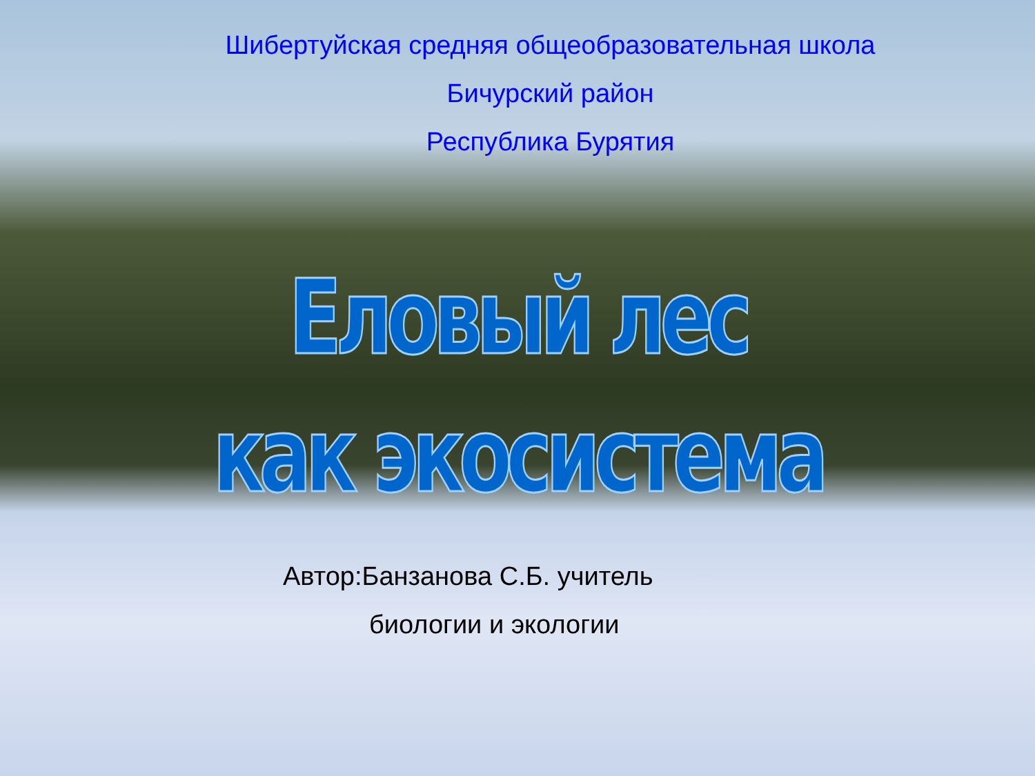Шибертуйская средняя общеобразовательная школа
Бичурский район
Республика Бурятия
Еловый лес
как экосистема
Автор:Банзанова С.Б. учитель
биологии и экологии